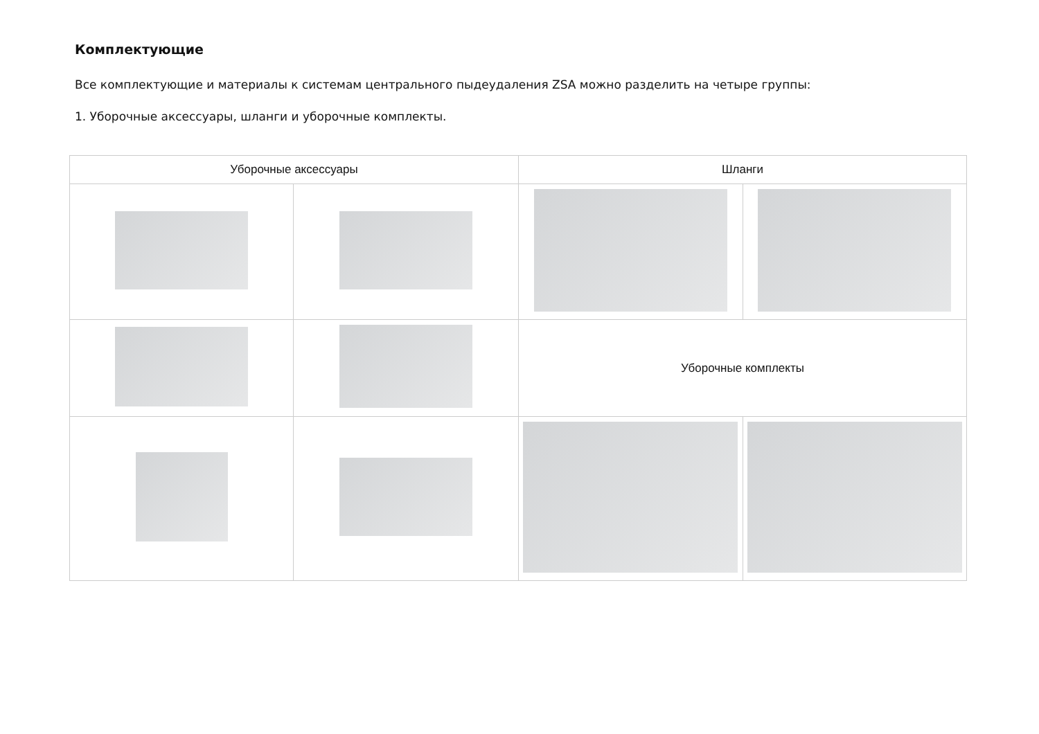Комплектующие
Все комплектующие и материалы к системам центрального пыдеудаления ZSA можно разделить на четыре группы:
1. Уборочные аксессуары, шланги и уборочные комплекты.
| Уборочные аксессуары | | Шланги | |
| | | Уборочные комплекты | |